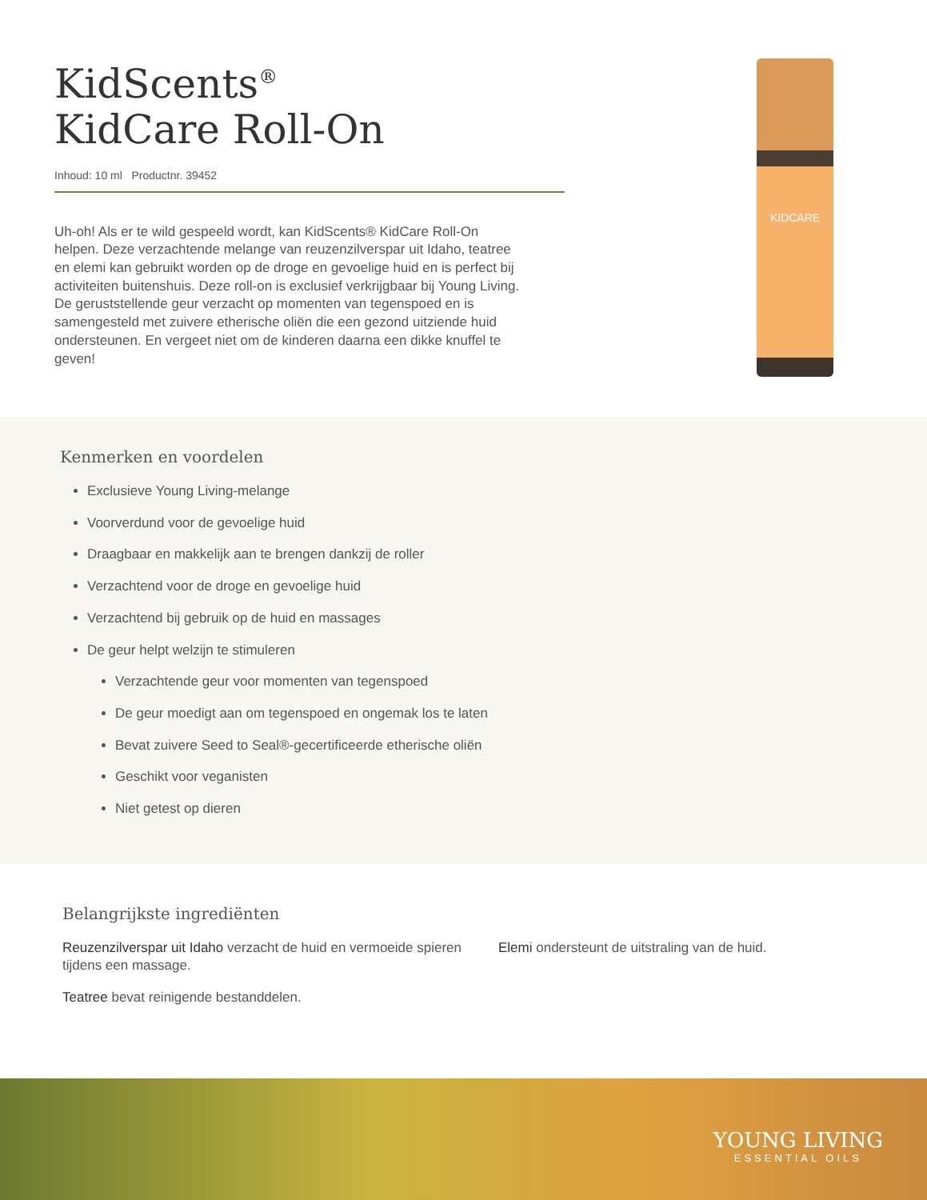KidScents<sup>®</sup>
KidCare Roll-On
Inhoud: 10 ml Productnr. 39452
Uh-oh! Als er te wild gespeeld wordt, kan KidScents® KidCare Roll-On helpen. Deze verzachtende melange van reuzenzilverspar uit Idaho, teatree en elemi kan gebruikt worden op de droge en gevoelige huid en is perfect bij activiteiten buitenshuis. Deze roll-on is exclusief verkrijgbaar bij Young Living. De geruststellende geur verzacht op momenten van tegenspoed en is samengesteld met zuivere etherische oliën die een gezond uitziende huid ondersteunen. En vergeet niet om de kinderen daarna een dikke knuffel te geven!
KIDCARE
Kenmerken en voordelen
Exclusieve Young Living-melange
Voorverdund voor de gevoelige huid
Draagbaar en makkelijk aan te brengen dankzij de roller
Verzachtend voor de droge en gevoelige huid
Verzachtend bij gebruik op de huid en massages
De geur helpt welzijn te stimuleren
Verzachtende geur voor momenten van tegenspoed
De geur moedigt aan om tegenspoed en ongemak los te laten
Bevat zuivere Seed to Seal®-gecertificeerde etherische oliën
Geschikt voor veganisten
Niet getest op dieren
Belangrijkste ingrediënten
Reuzenzilverspar uit Idaho verzacht de huid en vermoeide spieren tijdens een massage.
Teatree bevat reinigende bestanddelen.
Elemi ondersteunt de uitstraling van de huid.
YOUNG LIVING
ESSENTIAL OILS